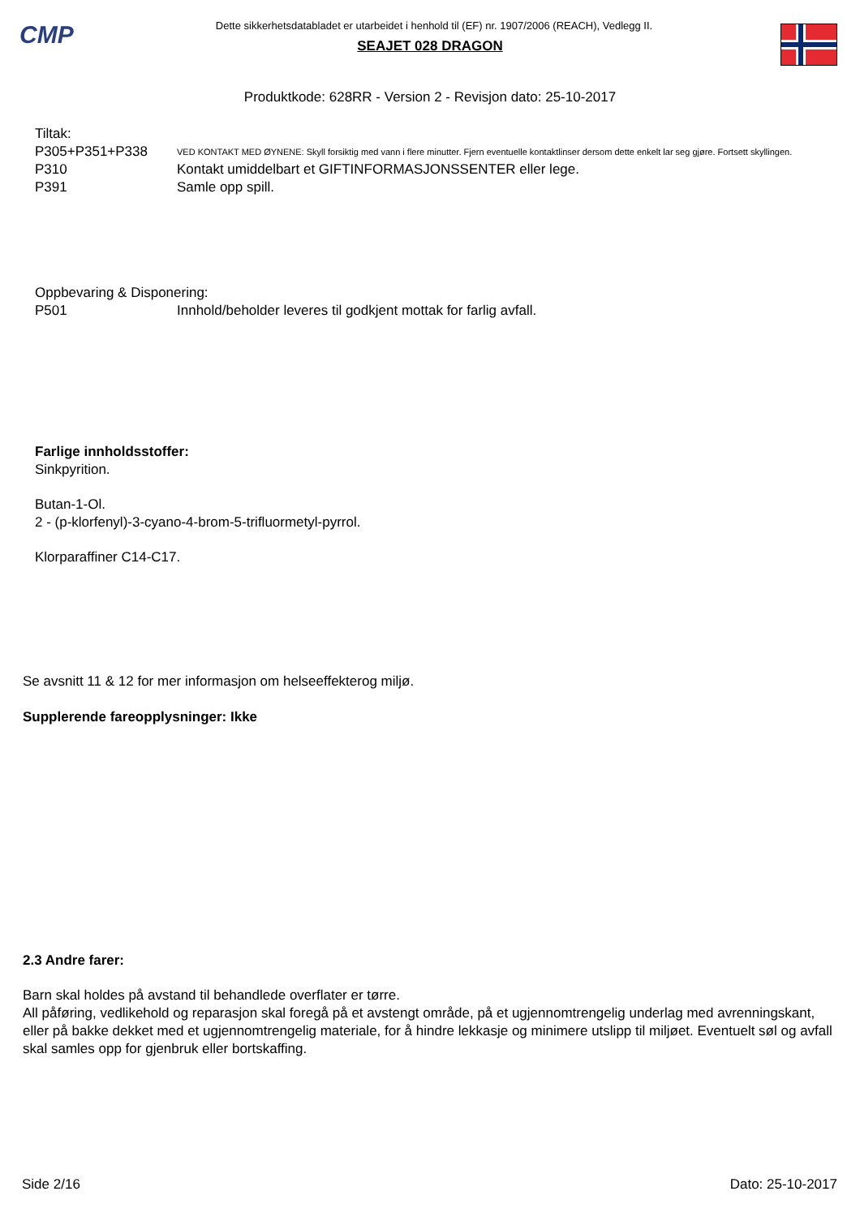CMP
Dette sikkerhetsdatabladet er utarbeidet i henhold til (EF) nr. 1907/2006 (REACH), Vedlegg II.
SEAJET 028 DRAGON
Produktkode: 628RR - Version 2 - Revisjon dato: 25-10-2017
Tiltak:
P305+P351+P338
VED KONTAKT MED ØYNENE: Skyll forsiktig med vann i flere minutter. Fjern eventuelle kontaktlinser dersom dette enkelt lar seg gjøre. Fortsett skyllingen.
P310 Kontakt umiddelbart et GIFTINFORMASJONSSENTER eller lege.
P391 Samle opp spill.
Oppbevaring & Disponering:
P501 Innhold/beholder leveres til godkjent mottak for farlig avfall.
Farlige innholdsstoffer:
Sinkpyrition.
Butan-1-Ol.
2 - (p-klorfenyl)-3-cyano-4-brom-5-trifluormetyl-pyrrol.
Klorparaffiner C14-C17.
Se avsnitt 11 & 12 for mer informasjon om helseeffekterog miljø.
Supplerende fareopplysninger: Ikke
2.3 Andre farer:
Barn skal holdes på avstand til behandlede overflater er tørre.
All påføring, vedlikehold og reparasjon skal foregå på et avstengt område, på et ugjennomtrengelig underlag med avrenningskant, eller på bakke dekket med et ugjennomtrengelig materiale, for å hindre lekkasje og minimere utslipp til miljøet. Eventuelt søl og avfall skal samles opp for gjenbruk eller bortskaffing.
Side 2/16 Dato: 25-10-2017